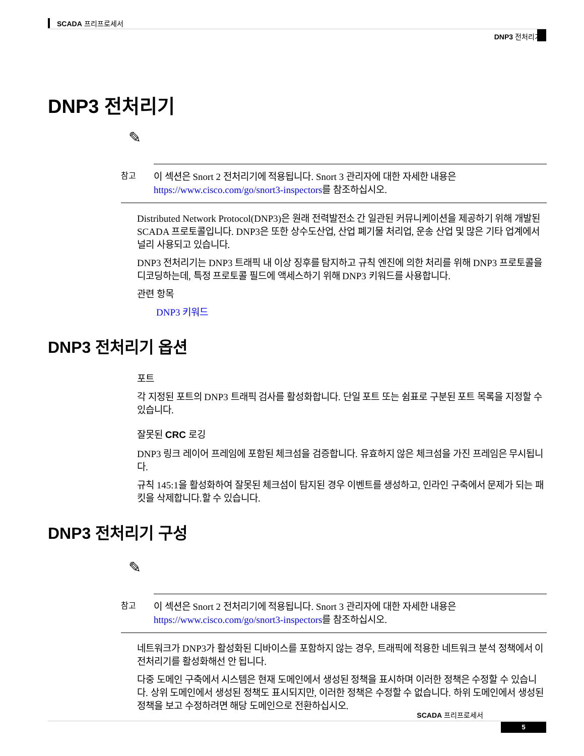SCADA 프리프로세서
DNP3 전처리기
DNP3 전처리기
✎
참고
이 섹션은 Snort 2 전처리기에 적용됩니다. Snort 3 관리자에 대한 자세한 내용은 https://www.cisco.com/go/snort3-inspectors를 참조하십시오.
Distributed Network Protocol(DNP3)은 원래 전력발전소 간 일관된 커뮤니케이션을 제공하기 위해 개발된 SCADA 프로토콜입니다. DNP3은 또한 상수도산업, 산업 폐기물 처리업, 운송 산업 및 많은 기타 업계에서 널리 사용되고 있습니다.
DNP3 전처리기는 DNP3 트래픽 내 이상 징후를 탐지하고 규칙 엔진에 의한 처리를 위해 DNP3 프로토콜을 디코딩하는데, 특정 프로토콜 필드에 액세스하기 위해 DNP3 키워드를 사용합니다.
관련 항목
DNP3 키워드
DNP3 전처리기 옵션
포트
각 지정된 포트의 DNP3 트래픽 검사를 활성화합니다. 단일 포트 또는 쉼표로 구분된 포트 목록을 지정할 수 있습니다.
잘못된 CRC 로깅
DNP3 링크 레이어 프레임에 포함된 체크섬을 검증합니다. 유효하지 않은 체크섬을 가진 프레임은 무시됩니다.
규칙 145:1을 활성화하여 잘못된 체크섬이 탐지된 경우 이벤트를 생성하고, 인라인 구축에서 문제가 되는 패킷을 삭제합니다.할 수 있습니다.
DNP3 전처리기 구성
✎
참고
이 섹션은 Snort 2 전처리기에 적용됩니다. Snort 3 관리자에 대한 자세한 내용은 https://www.cisco.com/go/snort3-inspectors를 참조하십시오.
네트워크가 DNP3가 활성화된 디바이스를 포함하지 않는 경우, 트래픽에 적용한 네트워크 분석 정책에서 이 전처리기를 활성화해선 안 됩니다.
다중 도메인 구축에서 시스템은 현재 도메인에서 생성된 정책을 표시하며 이러한 정책은 수정할 수 있습니다. 상위 도메인에서 생성된 정책도 표시되지만, 이러한 정책은 수정할 수 없습니다. 하위 도메인에서 생성된 정책을 보고 수정하려면 해당 도메인으로 전환하십시오.
SCADA 프리프로세서
5